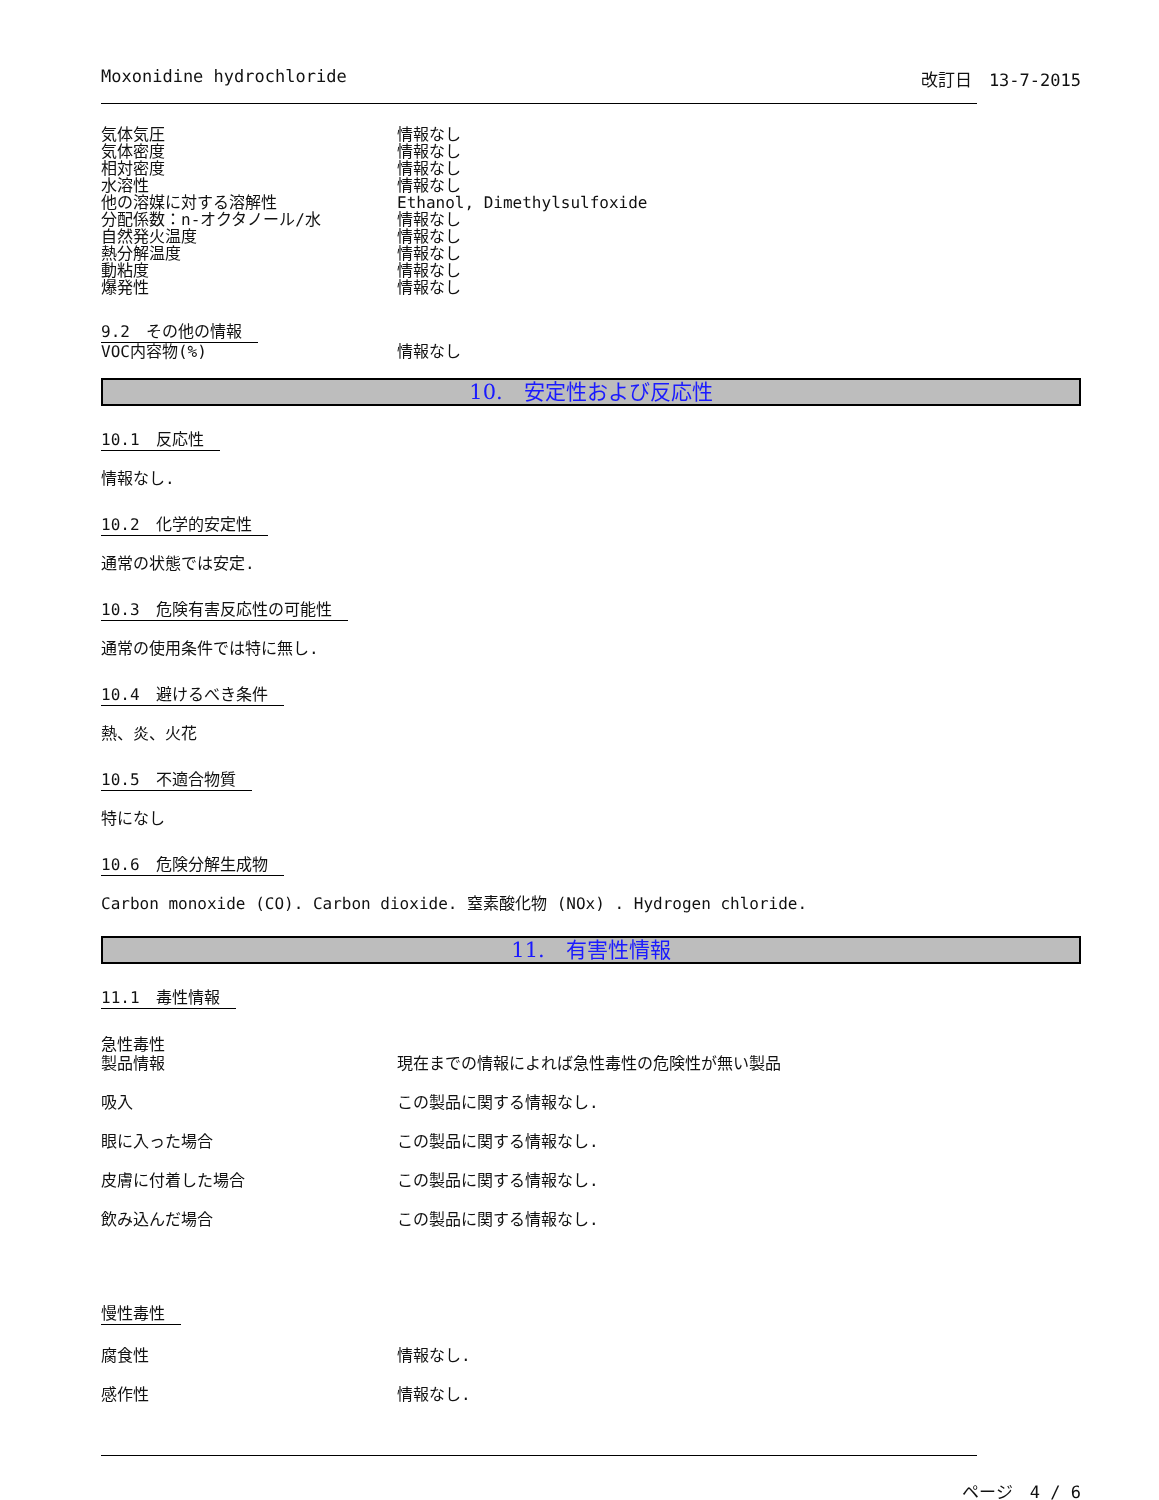Moxonidine hydrochloride 改訂日　13-7-2015
| 気体気圧 | 情報なし |
| 気体密度 | 情報なし |
| 相対密度 | 情報なし |
| 水溶性 | 情報なし |
| 他の溶媒に対する溶解性 | Ethanol, Dimethylsulfoxide |
| 分配係数：n-オクタノール/水 | 情報なし |
| 自然発火温度 | 情報なし |
| 熱分解温度 | 情報なし |
| 動粘度 | 情報なし |
| 爆発性 | 情報なし |
9.2　その他の情報
| VOC内容物(%) | 情報なし |
10.　安定性および反応性
10.1　反応性
情報なし.
10.2　化学的安定性
通常の状態では安定.
10.3　危険有害反応性の可能性
通常の使用条件では特に無し.
10.4　避けるべき条件
熱、炎、火花
10.5　不適合物質
特になし
10.6　危険分解生成物
Carbon monoxide (CO). Carbon dioxide. 窒素酸化物 (NOx) . Hydrogen chloride.
11.　有害性情報
11.1　毒性情報
急性毒性
| 製品情報 | 現在までの情報によれば急性毒性の危険性が無い製品 |
| 吸入 | この製品に関する情報なし. |
| 眼に入った場合 | この製品に関する情報なし. |
| 皮膚に付着した場合 | この製品に関する情報なし. |
| 飲み込んだ場合 | この製品に関する情報なし. |
慢性毒性
| 腐食性 | 情報なし. |
| 感作性 | 情報なし. |
ページ　4 / 6